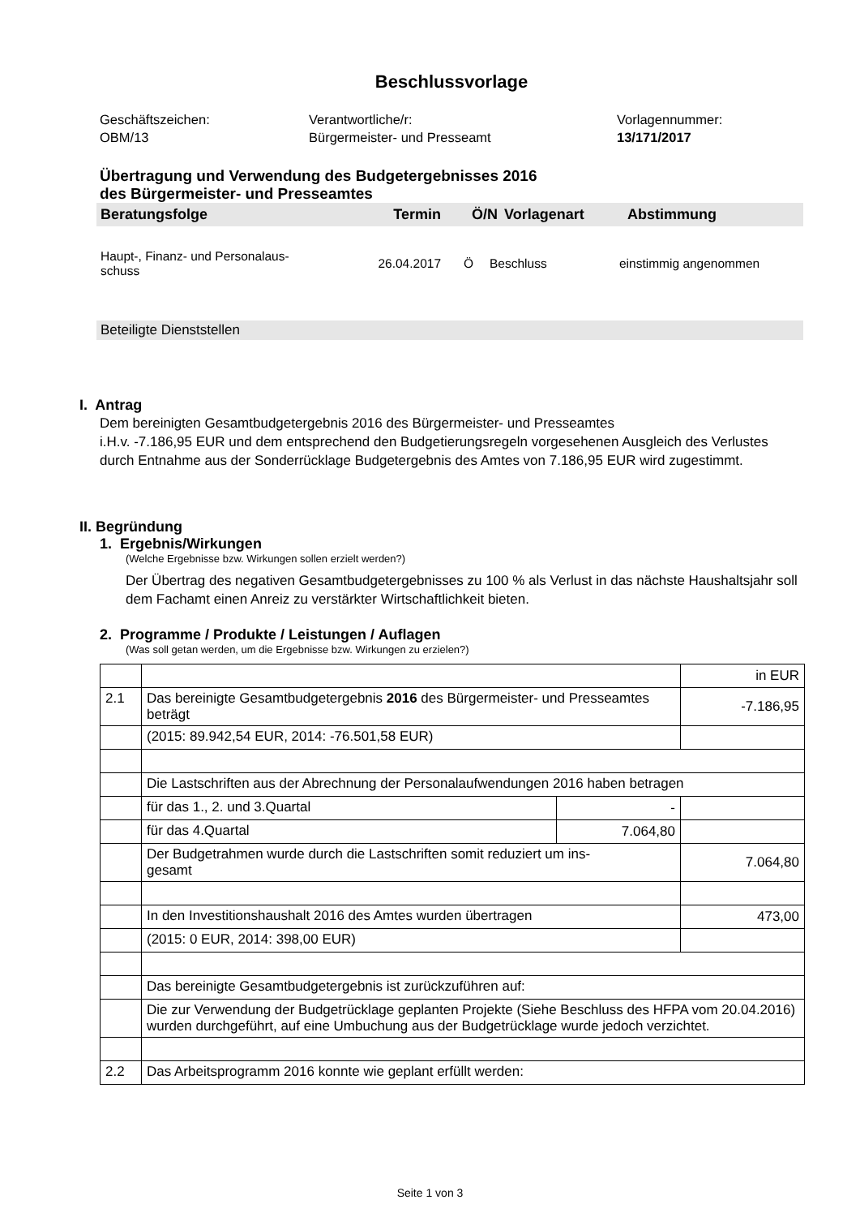Beschlussvorlage
Geschäftszeichen:
OBM/13
Verantwortliche/r:
Bürgermeister- und Presseamt
Vorlagennummer:
13/171/2017
Übertragung und Verwendung des Budgetergebnisses 2016
des Bürgermeister- und Presseamtes
Beratungsfolge Termin Ö/N Vorlagenart Abstimmung
Haupt-, Finanz- und Personalaus-
schuss 26.04.2017 Ö Beschluss einstimmig angenommen
Beteiligte Dienststellen
I. Antrag
Dem bereinigten Gesamtbudgetergebnis 2016 des Bürgermeister- und Presseamtes
i.H.v. -7.186,95 EUR und dem entsprechend den Budgetierungsregeln vorgesehenen Ausgleich des Verlustes durch Entnahme aus der Sonderrücklage Budgetergebnis des Amtes von 7.186,95 EUR wird zugestimmt.
II. Begründung
1. Ergebnis/Wirkungen
(Welche Ergebnisse bzw. Wirkungen sollen erzielt werden?)
Der Übertrag des negativen Gesamtbudgetergebnisses zu 100 % als Verlust in das nächste Haushaltsjahr soll dem Fachamt einen Anreiz zu verstärkter Wirtschaftlichkeit bieten.
2. Programme / Produkte / Leistungen / Auflagen
(Was soll getan werden, um die Ergebnisse bzw. Wirkungen zu erzielen?)
| | | | in EUR |
| 2.1 | Das bereinigte Gesamtbudgetergebnis 2016 des Bürgermeister- und Presseamtes beträgt | | -7.186,95 |
| | (2015: 89.942,54 EUR, 2014: -76.501,58 EUR) | | |
| | Die Lastschriften aus der Abrechnung der Personalaufwendungen 2016 haben betragen | | |
| | für das 1., 2. und 3.Quartal | - | |
| | für das 4.Quartal | 7.064,80 | |
| | Der Budgetrahmen wurde durch die Lastschriften somit reduziert um ins- gesamt | | 7.064,80 |
| | In den Investitionshaushalt 2016 des Amtes wurden übertragen | | 473,00 |
| | (2015: 0 EUR, 2014: 398,00 EUR) | | |
| | Das bereinigte Gesamtbudgetergebnis ist zurückzuführen auf: | | |
| | Die zur Verwendung der Budgetrücklage geplanten Projekte (Siehe Beschluss des HFPA vom 20.04.2016) wurden durchgeführt, auf eine Umbuchung aus der Budgetrücklage wurde jedoch verzichtet. | | |
| 2.2 | Das Arbeitsprogramm 2016 konnte wie geplant erfüllt werden: | | |
Seite 1 von 3